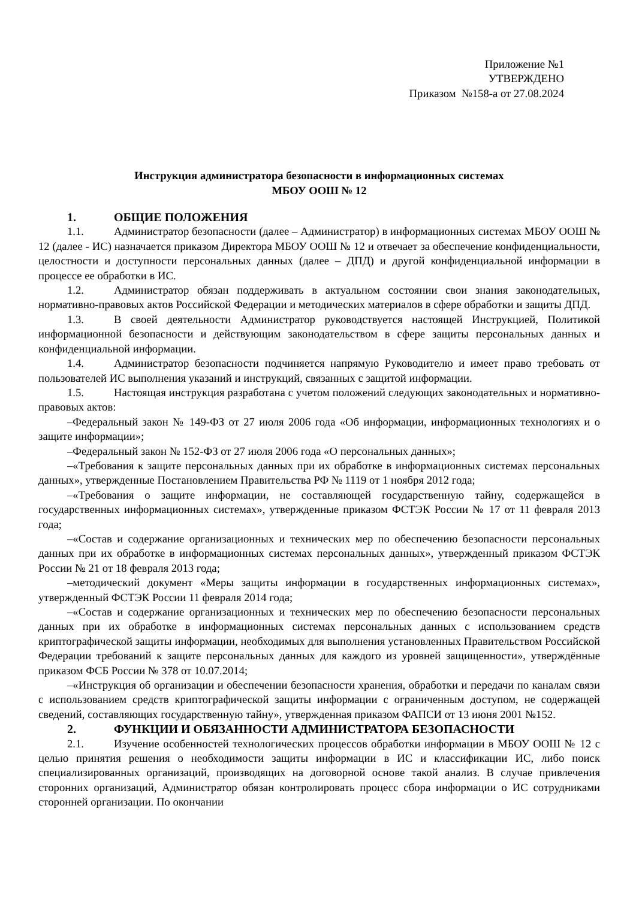Приложение №1
УТВЕРЖДЕНО
Приказом №158-а от 27.08.2024
Инструкция администратора безопасности в информационных системах
МБОУ ООШ № 12
1. ОБЩИЕ ПОЛОЖЕНИЯ
1.1. Администратор безопасности (далее – Администратор) в информационных системах МБОУ ООШ № 12 (далее - ИС) назначается приказом Директора МБОУ ООШ № 12 и отвечает за обеспечение конфиденциальности, целостности и доступности персональных данных (далее – ДПД) и другой конфиденциальной информации в процессе ее обработки в ИС.
1.2. Администратор обязан поддерживать в актуальном состоянии свои знания законодательных, нормативно-правовых актов Российской Федерации и методических материалов в сфере обработки и защиты ДПД.
1.3. В своей деятельности Администратор руководствуется настоящей Инструкцией, Политикой информационной безопасности и действующим законодательством в сфере защиты персональных данных и конфиденциальной информации.
1.4. Администратор безопасности подчиняется напрямую Руководителю и имеет право требовать от пользователей ИС выполнения указаний и инструкций, связанных с защитой информации.
1.5. Настоящая инструкция разработана с учетом положений следующих законодательных и нормативно-правовых актов:
–Федеральный закон № 149-ФЗ от 27 июля 2006 года «Об информации, информационных технологиях и о защите информации»;
–Федеральный закон № 152-ФЗ от 27 июля 2006 года «О персональных данных»;
–«Требования к защите персональных данных при их обработке в информационных системах персональных данных», утвержденные Постановлением Правительства РФ № 1119 от 1 ноября 2012 года;
–«Требования о защите информации, не составляющей государственную тайну, содержащейся в государственных информационных системах», утвержденные приказом ФСТЭК России № 17 от 11 февраля 2013 года;
–«Состав и содержание организационных и технических мер по обеспечению безопасности персональных данных при их обработке в информационных системах персональных данных», утвержденный приказом ФСТЭК России № 21 от 18 февраля 2013 года;
–методический документ «Меры защиты информации в государственных информационных системах», утвержденный ФСТЭК России 11 февраля 2014 года;
–«Состав и содержание организационных и технических мер по обеспечению безопасности персональных данных при их обработке в информационных системах персональных данных с использованием средств криптографической защиты информации, необходимых для выполнения установленных Правительством Российской Федерации требований к защите персональных данных для каждого из уровней защищенности», утверждённые приказом ФСБ России № 378 от 10.07.2014;
–«Инструкция об организации и обеспечении безопасности хранения, обработки и передачи по каналам связи с использованием средств криптографической защиты информации с ограниченным доступом, не содержащей сведений, составляющих государственную тайну», утвержденная приказом ФАПСИ от 13 июня 2001 №152.
2. ФУНКЦИИ И ОБЯЗАННОСТИ АДМИНИСТРАТОРА БЕЗОПАСНОСТИ
2.1. Изучение особенностей технологических процессов обработки информации в МБОУ ООШ № 12 с целью принятия решения о необходимости защиты информации в ИС и классификации ИС, либо поиск специализированных организаций, производящих на договорной основе такой анализ. В случае привлечения сторонних организаций, Администратор обязан контролировать процесс сбора информации о ИС сотрудниками сторонней организации. По окончании